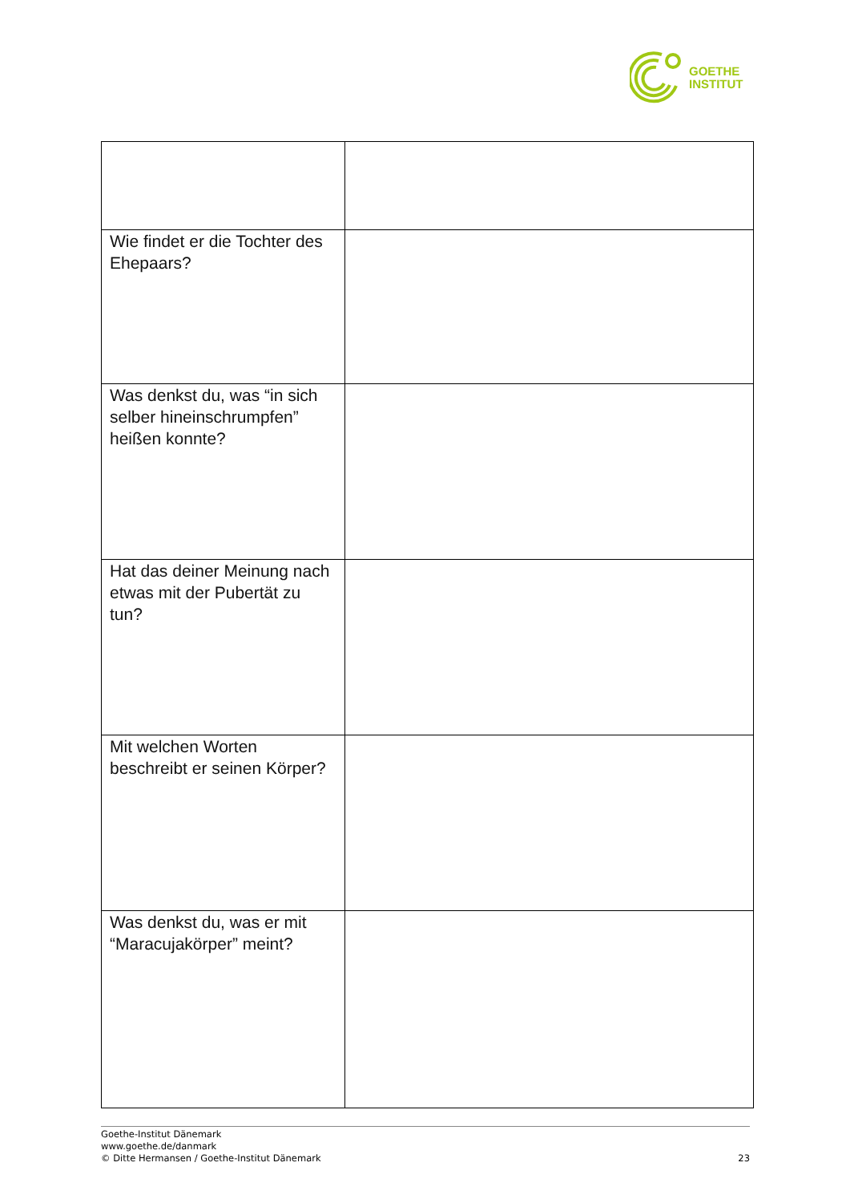GOETHE
INSTITUT
| Wie findet er die Tochter des Ehepaars? | |
| Was denkst du, was “in sich selber hineinschrumpfen” heißen konnte? | |
| Hat das deiner Meinung nach etwas mit der Pubertät zu tun? | |
| Mit welchen Worten beschreibt er seinen Körper? | |
| Was denkst du, was er mit “Maracujakörper” meint? | |
Goethe-Institut Dänemark
www.goethe.de/danmark
© Ditte Hermansen / Goethe-Institut Dänemark
23